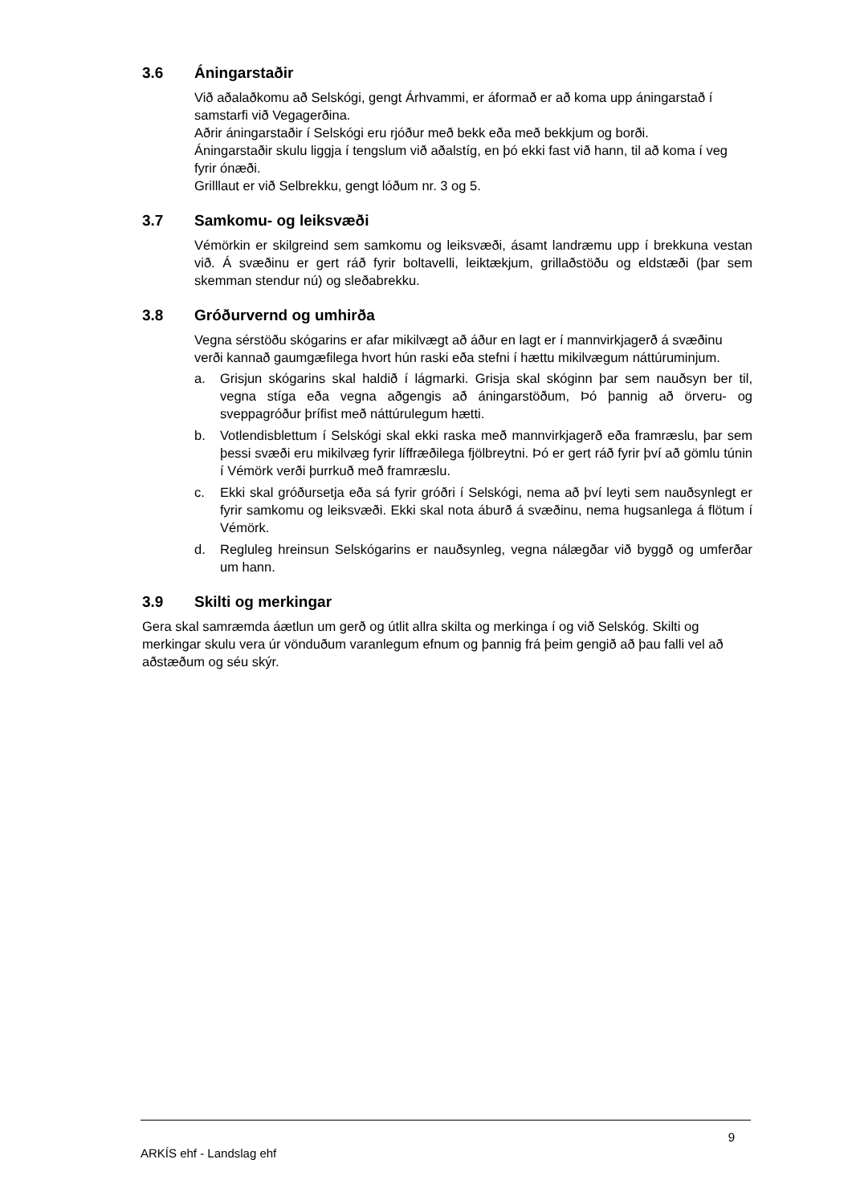3.6 Áningarstaðir
Við aðalaðkomu að Selskógi, gengt Árhvammi, er áformað er að koma upp áningarstað í samstarfi við Vegagerðina.
Aðrir áningarstaðir í Selskógi eru rjóður með bekk eða með bekkjum og borði.
Áningarstaðir skulu liggja í tengslum við aðalstíg, en þó ekki fast við hann, til að koma í veg fyrir ónæði.
Grilllaut er við Selbrekku, gengt lóðum nr. 3 og 5.
3.7 Samkomu- og leiksvæði
Vémörkin er skilgreind sem samkomu og leiksvæði, ásamt landræmu upp í brekkuna vestan við. Á svæðinu er gert ráð fyrir boltavelli, leiktækjum, grillaðstöðu og eldstæði (þar sem skemman stendur nú) og sleðabrekku.
3.8 Gróðurvernd og umhirða
Vegna sérstöðu skógarins er afar mikilvægt að áður en lagt er í mannvirkjagerð á svæðinu verði kannað gaumgæfilega hvort hún raski eða stefni í hættu mikilvægum náttúruminjum.
a. Grisjun skógarins skal haldið í lágmarki. Grisja skal skóginn þar sem nauðsyn ber til, vegna stíga eða vegna aðgengis að áningarstöðum, Þó þannig að örveru- og sveppagróður þrífist með náttúrulegum hætti.
b. Votlendisblettum í Selskógi skal ekki raska með mannvirkjagerð eða framræslu, þar sem þessi svæði eru mikilvæg fyrir líffræðilega fjölbreytni. Þó er gert ráð fyrir því að gömlu túnin í Vémörk verði þurrkuð með framræslu.
c. Ekki skal gróðursetja eða sá fyrir gróðri í Selskógi, nema að því leyti sem nauðsynlegt er fyrir samkomu og leiksvæði. Ekki skal nota áburð á svæðinu, nema hugsanlega á flötum í Vémörk.
d. Regluleg hreinsun Selskógarins er nauðsynleg, vegna nálægðar við byggð og umferðar um hann.
3.9 Skilti og merkingar
Gera skal samræmda áætlun um gerð og útlit allra skilta og merkinga í og við Selskóg. Skilti og merkingar skulu vera úr vönduðum varanlegum efnum og þannig frá þeim gengið að þau falli vel að aðstæðum og séu skýr.
ARKÍS ehf - Landslag ehf 9